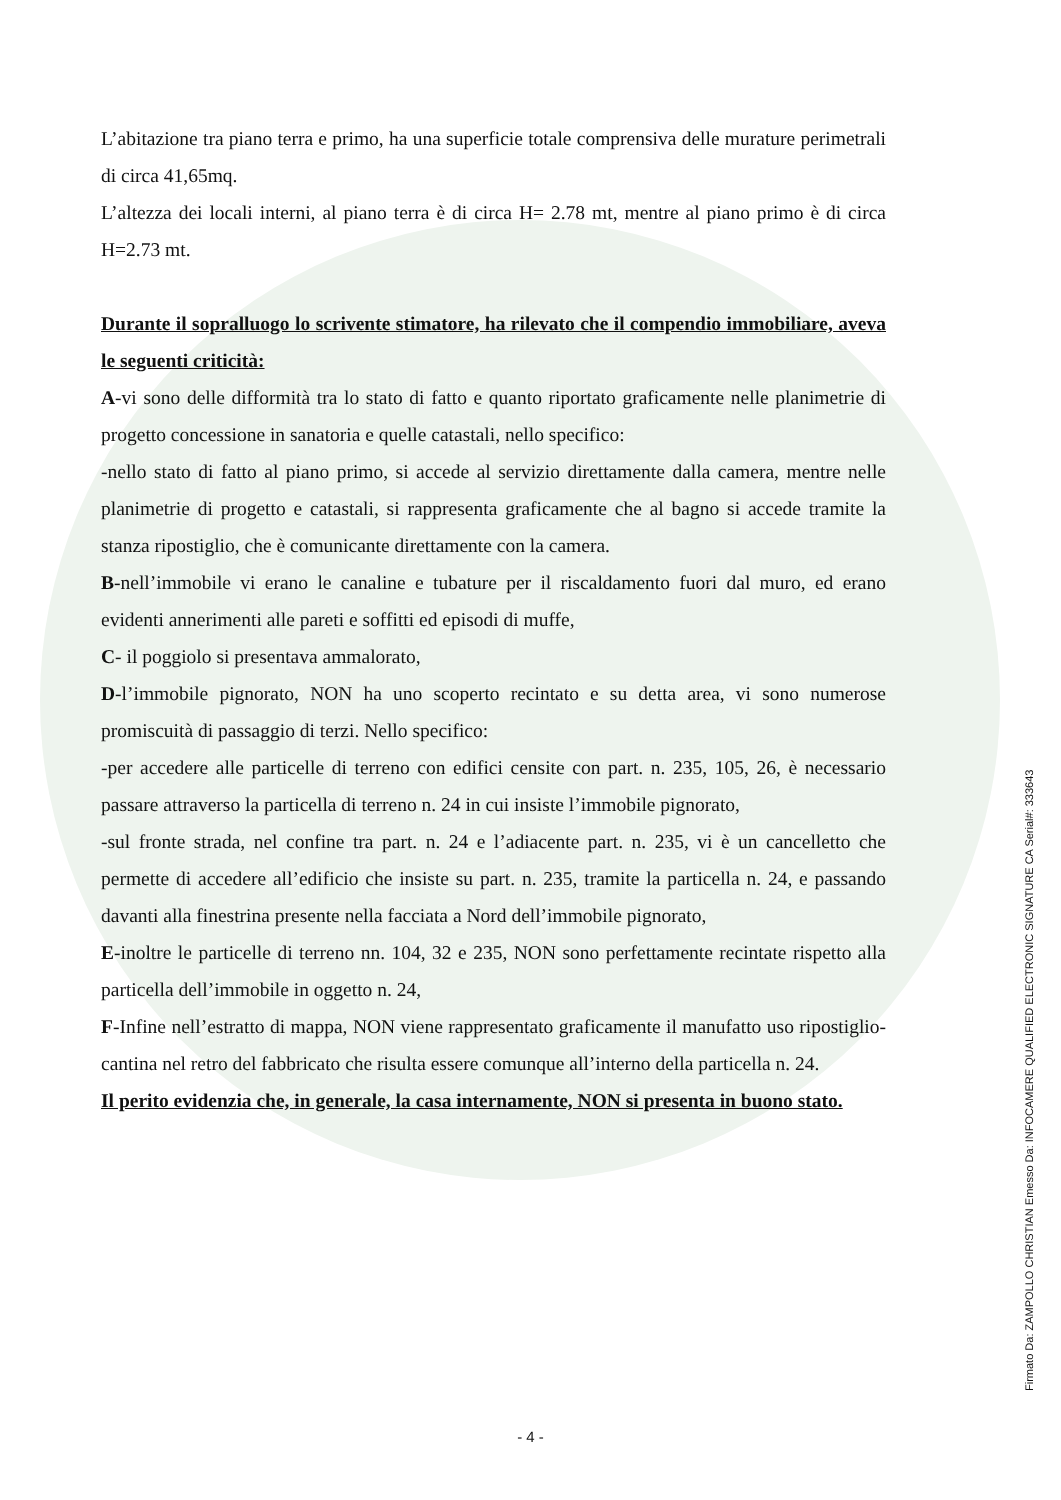L’abitazione tra piano terra e primo, ha una superficie totale comprensiva delle murature perimetrali di circa 41,65mq.
L’altezza dei locali interni, al piano terra è di circa H= 2.78 mt, mentre al piano primo è di circa H=2.73 mt.
Durante il sopralluogo lo scrivente stimatore, ha rilevato che il compendio immobiliare, aveva le seguenti criticità:
A-vi sono delle difformità tra lo stato di fatto e quanto riportato graficamente nelle planimetrie di progetto concessione in sanatoria e quelle catastali, nello specifico:
-nello stato di fatto al piano primo, si accede al servizio direttamente dalla camera, mentre nelle planimetrie di progetto e catastali, si rappresenta graficamente che al bagno si accede tramite la stanza ripostiglio, che è comunicante direttamente con la camera.
B-nell’immobile vi erano le canaline e tubature per il riscaldamento fuori dal muro, ed erano evidenti annerimenti alle pareti e soffitti ed episodi di muffe,
C- il poggiolo si presentava ammalorato,
D-l’immobile pignorato, NON ha uno scoperto recintato e su detta area, vi sono numerose promiscuità di passaggio di terzi. Nello specifico:
-per accedere alle particelle di terreno con edifici censite con part. n. 235, 105, 26, è necessario passare attraverso la particella di terreno n. 24 in cui insiste l’immobile pignorato,
-sul fronte strada, nel confine tra part. n. 24 e l’adiacente part. n. 235, vi è un cancelletto che permette di accedere all’edificio che insiste su part. n. 235, tramite la particella n. 24, e passando davanti alla finestrina presente nella facciata a Nord dell’immobile pignorato,
E-inoltre le particelle di terreno nn. 104, 32 e 235, NON sono perfettamente recintate rispetto alla particella dell’immobile in oggetto n. 24,
F-Infine nell’estratto di mappa, NON viene rappresentato graficamente il manufatto uso ripostiglio- cantina nel retro del fabbricato che risulta essere comunque all’interno della particella n. 24.
Il perito evidenzia che, in generale, la casa internamente, NON si presenta in buono stato.
- 4 -
Firmato Da: ZAMPOLLO CHRISTIAN Emesso Da: INFOCAMERE QUALIFIED ELECTRONIC SIGNATURE CA Serial#: 333643